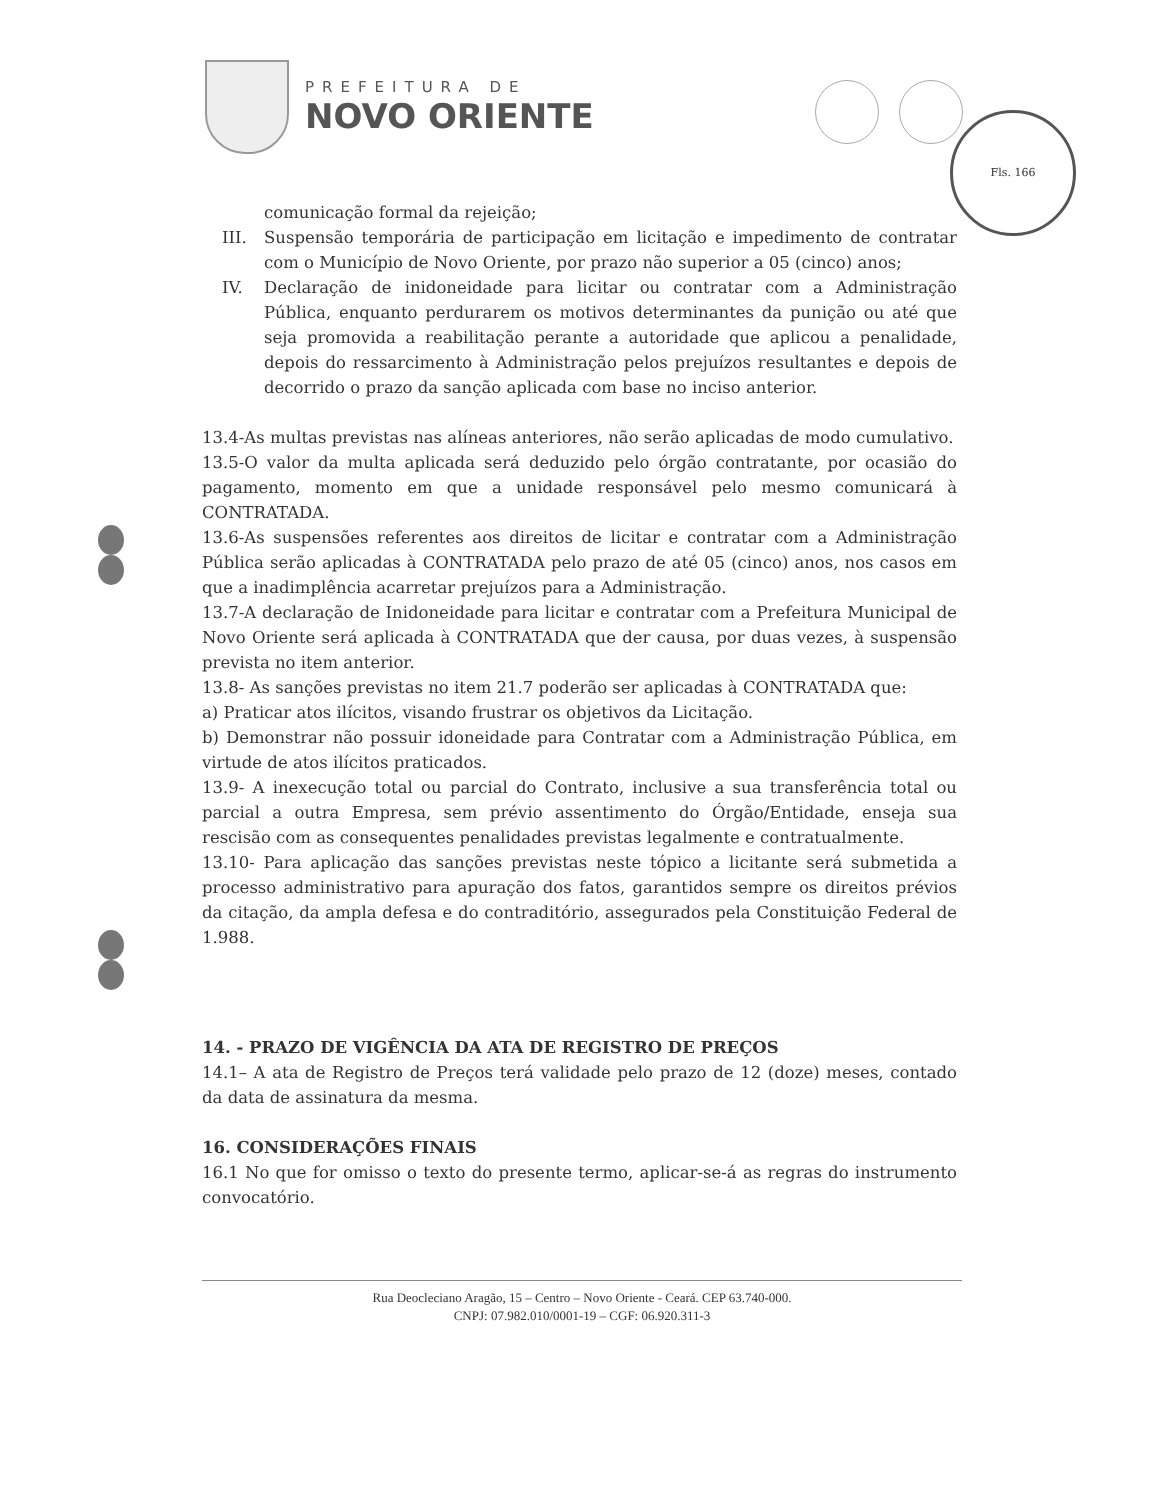PREFEITURA DE
NOVO ORIENTE
Fls. 166
comunicação formal da rejeição;
III. Suspensão temporária de participação em licitação e impedimento de contratar com o Município de Novo Oriente, por prazo não superior a 05 (cinco) anos;
IV. Declaração de inidoneidade para licitar ou contratar com a Administração Pública, enquanto perdurarem os motivos determinantes da punição ou até que seja promovida a reabilitação perante a autoridade que aplicou a penalidade, depois do ressarcimento à Administração pelos prejuízos resultantes e depois de decorrido o prazo da sanção aplicada com base no inciso anterior.
13.4-As multas previstas nas alíneas anteriores, não serão aplicadas de modo cumulativo.
13.5-O valor da multa aplicada será deduzido pelo órgão contratante, por ocasião do pagamento, momento em que a unidade responsável pelo mesmo comunicará à CONTRATADA.
13.6-As suspensões referentes aos direitos de licitar e contratar com a Administração Pública serão aplicadas à CONTRATADA pelo prazo de até 05 (cinco) anos, nos casos em que a inadimplência acarretar prejuízos para a Administração.
13.7-A declaração de Inidoneidade para licitar e contratar com a Prefeitura Municipal de Novo Oriente será aplicada à CONTRATADA que der causa, por duas vezes, à suspensão prevista no item anterior.
13.8- As sanções previstas no item 21.7 poderão ser aplicadas à CONTRATADA que:
a) Praticar atos ilícitos, visando frustrar os objetivos da Licitação.
b) Demonstrar não possuir idoneidade para Contratar com a Administração Pública, em virtude de atos ilícitos praticados.
13.9- A inexecução total ou parcial do Contrato, inclusive a sua transferência total ou parcial a outra Empresa, sem prévio assentimento do Órgão/Entidade, enseja sua rescisão com as consequentes penalidades previstas legalmente e contratualmente.
13.10- Para aplicação das sanções previstas neste tópico a licitante será submetida a processo administrativo para apuração dos fatos, garantidos sempre os direitos prévios da citação, da ampla defesa e do contraditório, assegurados pela Constituição Federal de 1.988.
14. - PRAZO DE VIGÊNCIA DA ATA DE REGISTRO DE PREÇOS
14.1– A ata de Registro de Preços terá validade pelo prazo de 12 (doze) meses, contado da data de assinatura da mesma.
16. CONSIDERAÇÕES FINAIS
16.1 No que for omisso o texto do presente termo, aplicar-se-á as regras do instrumento convocatório.
Rua Deocleciano Aragão, 15 – Centro – Novo Oriente - Ceará. CEP 63.740-000.
CNPJ: 07.982.010/0001-19 – CGF: 06.920.311-3